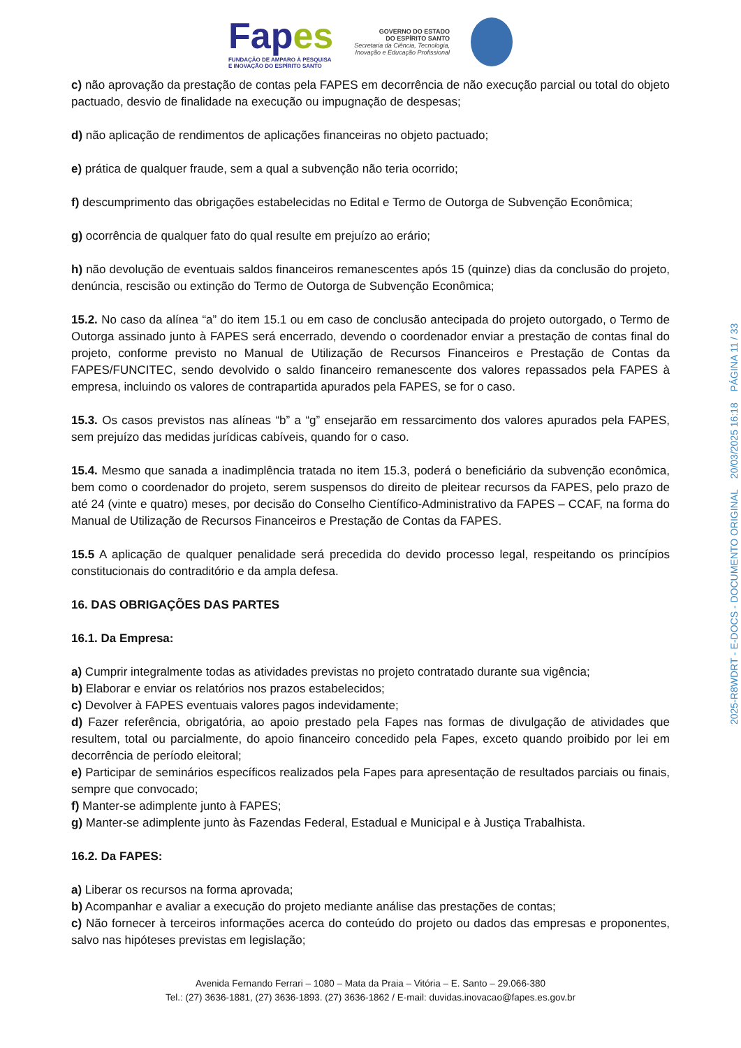Fapes
FUNDAÇÃO DE AMPARO À PESQUISA
E INOVAÇÃO DO ESPÍRITO SANTO
GOVERNO DO ESTADO
DO ESPÍRITO SANTO
Secretaria da Ciência, Tecnologia,
Inovação e Educação Profissional
c) não aprovação da prestação de contas pela FAPES em decorrência de não execução parcial ou total do objeto pactuado, desvio de finalidade na execução ou impugnação de despesas;
d) não aplicação de rendimentos de aplicações financeiras no objeto pactuado;
e) prática de qualquer fraude, sem a qual a subvenção não teria ocorrido;
f) descumprimento das obrigações estabelecidas no Edital e Termo de Outorga de Subvenção Econômica;
g) ocorrência de qualquer fato do qual resulte em prejuízo ao erário;
h) não devolução de eventuais saldos financeiros remanescentes após 15 (quinze) dias da conclusão do projeto, denúncia, rescisão ou extinção do Termo de Outorga de Subvenção Econômica;
15.2. No caso da alínea “a” do item 15.1 ou em caso de conclusão antecipada do projeto outorgado, o Termo de Outorga assinado junto à FAPES será encerrado, devendo o coordenador enviar a prestação de contas final do projeto, conforme previsto no Manual de Utilização de Recursos Financeiros e Prestação de Contas da FAPES/FUNCITEC, sendo devolvido o saldo financeiro remanescente dos valores repassados pela FAPES à empresa, incluindo os valores de contrapartida apurados pela FAPES, se for o caso.
15.3. Os casos previstos nas alíneas “b” a “g” ensejarão em ressarcimento dos valores apurados pela FAPES, sem prejuízo das medidas jurídicas cabíveis, quando for o caso.
15.4. Mesmo que sanada a inadimplência tratada no item 15.3, poderá o beneficiário da subvenção econômica, bem como o coordenador do projeto, serem suspensos do direito de pleitear recursos da FAPES, pelo prazo de até 24 (vinte e quatro) meses, por decisão do Conselho Científico-Administrativo da FAPES – CCAF, na forma do Manual de Utilização de Recursos Financeiros e Prestação de Contas da FAPES.
15.5 A aplicação de qualquer penalidade será precedida do devido processo legal, respeitando os princípios constitucionais do contraditório e da ampla defesa.
16. DAS OBRIGAÇÕES DAS PARTES
16.1. Da Empresa:
a) Cumprir integralmente todas as atividades previstas no projeto contratado durante sua vigência;
b) Elaborar e enviar os relatórios nos prazos estabelecidos;
c) Devolver à FAPES eventuais valores pagos indevidamente;
d) Fazer referência, obrigatória, ao apoio prestado pela Fapes nas formas de divulgação de atividades que resultem, total ou parcialmente, do apoio financeiro concedido pela Fapes, exceto quando proibido por lei em decorrência de período eleitoral;
e) Participar de seminários específicos realizados pela Fapes para apresentação de resultados parciais ou finais, sempre que convocado;
f) Manter-se adimplente junto à FAPES;
g) Manter-se adimplente junto às Fazendas Federal, Estadual e Municipal e à Justiça Trabalhista.
16.2. Da FAPES:
a) Liberar os recursos na forma aprovada;
b) Acompanhar e avaliar a execução do projeto mediante análise das prestações de contas;
c) Não fornecer à terceiros informações acerca do conteúdo do projeto ou dados das empresas e proponentes, salvo nas hipóteses previstas em legislação;
Avenida Fernando Ferrari – 1080 – Mata da Praia – Vitória – E. Santo – 29.066-380
Tel.: (27) 3636-1881, (27) 3636-1893. (27) 3636-1862 / E-mail: duvidas.inovacao@fapes.es.gov.br
2025-R8WDRT - E-DOCS - DOCUMENTO ORIGINAL 20/03/2025 16:18 PÁGINA 11 / 33